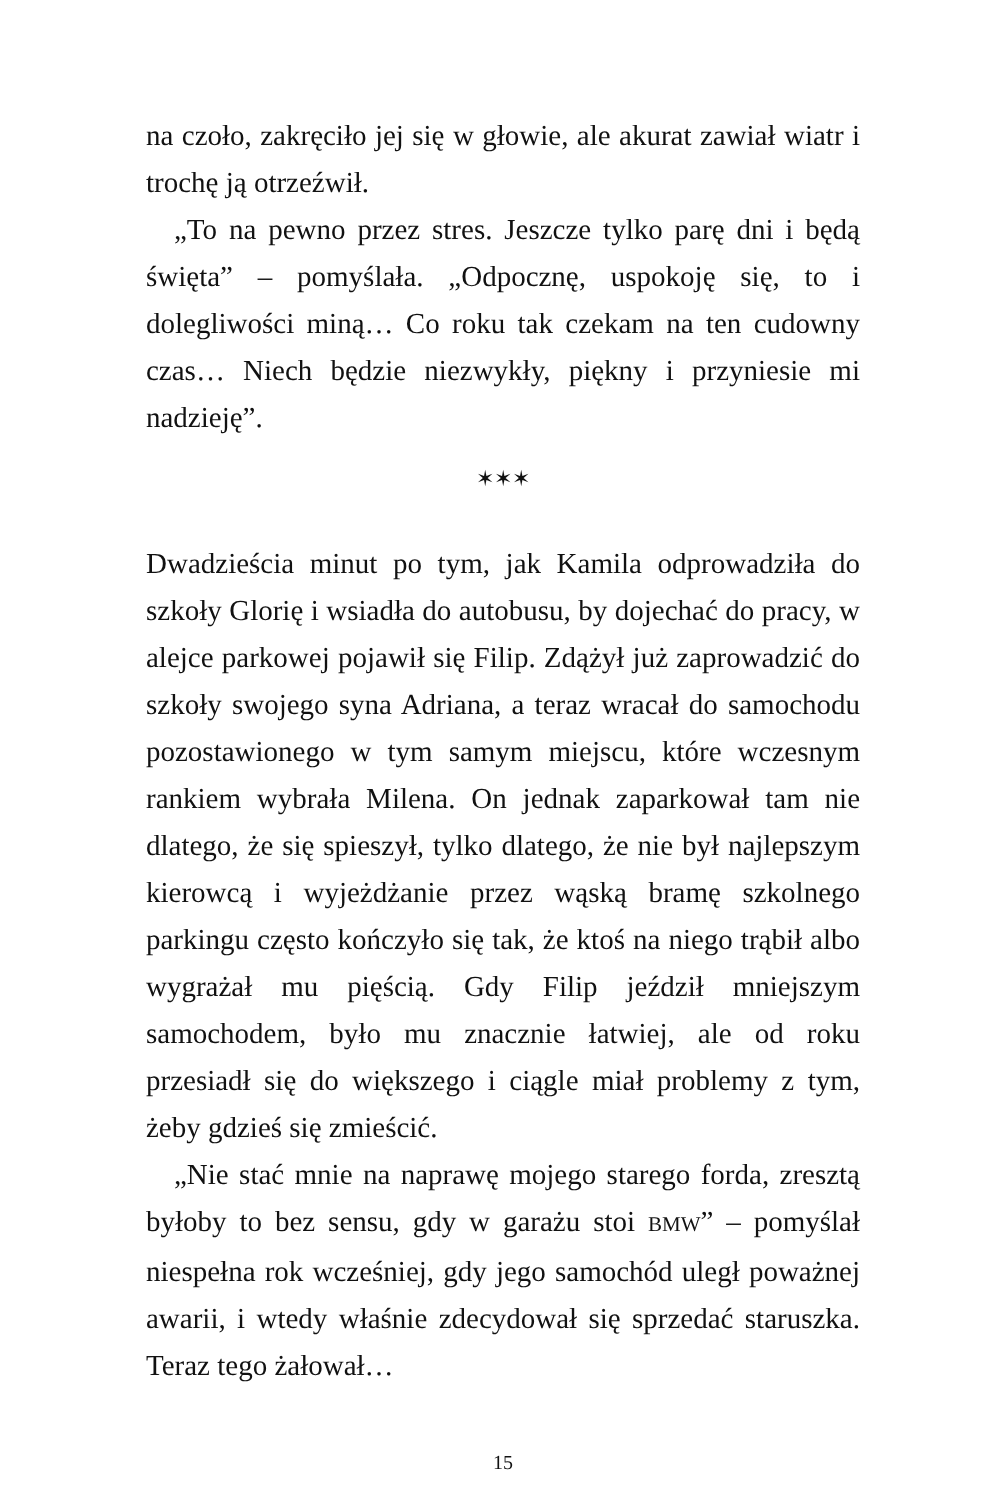na czoło, zakręciło jej się w głowie, ale akurat zawiał wiatr i trochę ją otrzeźwił.
„To na pewno przez stres. Jeszcze tylko parę dni i będą święta” – pomyślała. „Odpocznę, uspokoję się, to i dolegliwości miną… Co roku tak czekam na ten cudowny czas… Niech będzie niezwykły, piękny i przyniesie mi nadzieję”.
✶✶✶
Dwadzieścia minut po tym, jak Kamila odprowadziła do szkoły Glorię i wsiadła do autobusu, by dojechać do pracy, w alejce parkowej pojawił się Filip. Zdążył już zaprowadzić do szkoły swojego syna Adriana, a teraz wracał do samochodu pozostawionego w tym samym miejscu, które wczesnym rankiem wybrała Milena. On jednak zaparkował tam nie dlatego, że się spieszył, tylko dlatego, że nie był najlepszym kierowcą i wyjeżdżanie przez wąską bramę szkolnego parkingu często kończyło się tak, że ktoś na niego trąbił albo wygrażał mu pięścią. Gdy Filip jeździł mniejszym samochodem, było mu znacznie łatwiej, ale od roku przesiadł się do większego i ciągle miał problemy z tym, żeby gdzieś się zmieścić.
„Nie stać mnie na naprawę mojego starego forda, zresztą byłoby to bez sensu, gdy w garażu stoi BMW” – pomyślał niespełna rok wcześniej, gdy jego samochód uległ poważnej awarii, i wtedy właśnie zdecydował się sprzedać staruszka. Teraz tego żałował…
15